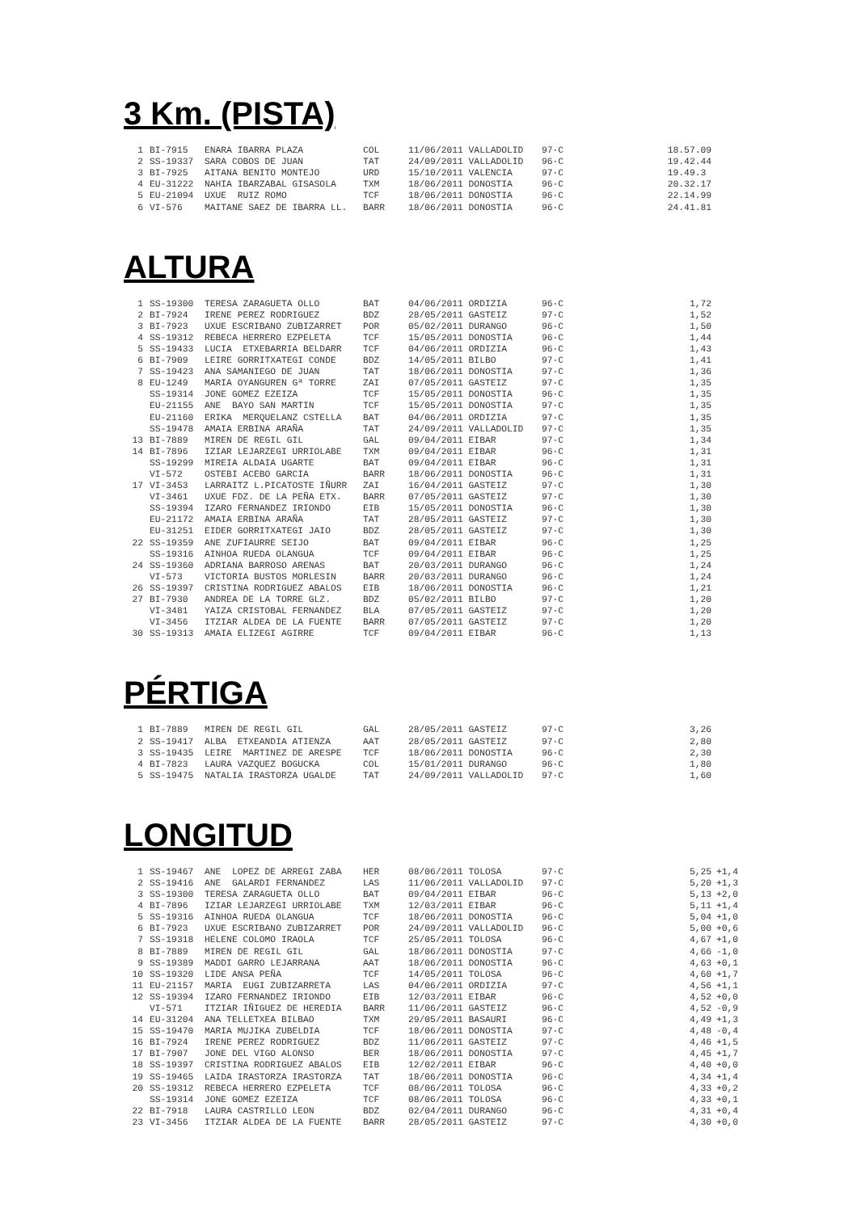3 Km. (PISTA)
| 1 | BI-7915 | ENARA IBARRA PLAZA | COL | 11/06/2011 VALLADOLID | 97·C | 18.57.09 |
| 2 | SS-19337 | SARA COBOS DE JUAN | TAT | 24/09/2011 VALLADOLID | 96·C | 19.42.44 |
| 3 | BI-7925 | AITANA BENITO MONTEJO | URD | 15/10/2011 VALENCIA | 97·C | 19.49.3 |
| 4 | EU-31222 | NAHIA IBARZABAL GISASOLA | TXM | 18/06/2011 DONOSTIA | 96·C | 20.32.17 |
| 5 | EU-21094 | UXUE RUIZ ROMO | TCF | 18/06/2011 DONOSTIA | 96·C | 22.14.99 |
| 6 | VI-576 | MAITANE SAEZ DE IBARRA LL. | BARR | 18/06/2011 DONOSTIA | 96·C | 24.41.81 |
ALTURA
| 1 | SS-19300 | TERESA ZARAGUETA OLLO | BAT | 04/06/2011 ORDIZIA | 96·C | 1,72 |
| 2 | BI-7924 | IRENE PEREZ RODRIGUEZ | BDZ | 28/05/2011 GASTEIZ | 97·C | 1,52 |
| 3 | BI-7923 | UXUE ESCRIBANO ZUBIZARRET | POR | 05/02/2011 DURANGO | 96·C | 1,50 |
| 4 | SS-19312 | REBECA HERRERO EZPELETA | TCF | 15/05/2011 DONOSTIA | 96·C | 1,44 |
| 5 | SS-19433 | LUCIA ETXEBARRIA BELDARR | TCF | 04/06/2011 ORDIZIA | 96·C | 1,43 |
| 6 | BI-7909 | LEIRE GORRITXATEGI CONDE | BDZ | 14/05/2011 BILBO | 97·C | 1,41 |
| 7 | SS-19423 | ANA SAMANIEGO DE JUAN | TAT | 18/06/2011 DONOSTIA | 97·C | 1,36 |
| 8 | EU-1249 | MARIA OYANGUREN Gª TORRE | ZAI | 07/05/2011 GASTEIZ | 97·C | 1,35 |
| | SS-19314 | JONE GOMEZ EZEIZA | TCF | 15/05/2011 DONOSTIA | 96·C | 1,35 |
| | EU-21155 | ANE BAYO SAN MARTIN | TCF | 15/05/2011 DONOSTIA | 97·C | 1,35 |
| | EU-21160 | ERIKA MERQUELANZ CSTELLA | BAT | 04/06/2011 ORDIZIA | 97·C | 1,35 |
| | SS-19478 | AMAIA ERBINA ARAÑA | TAT | 24/09/2011 VALLADOLID | 97·C | 1,35 |
| 13 | BI-7889 | MIREN DE REGIL GIL | GAL | 09/04/2011 EIBAR | 97·C | 1,34 |
| 14 | BI-7896 | IZIAR LEJARZEGI URRIOLABE | TXM | 09/04/2011 EIBAR | 96·C | 1,31 |
| | SS-19299 | MIREIA ALDAIA UGARTE | BAT | 09/04/2011 EIBAR | 96·C | 1,31 |
| | VI-572 | OSTEBI ACEBO GARCIA | BARR | 18/06/2011 DONOSTIA | 96·C | 1,31 |
| 17 | VI-3453 | LARRAITZ L.PICATOSTE IÑURR | ZAI | 16/04/2011 GASTEIZ | 97·C | 1,30 |
| | VI-3461 | UXUE FDZ. DE LA PEÑA ETX. | BARR | 07/05/2011 GASTEIZ | 97·C | 1,30 |
| | SS-19394 | IZARO FERNANDEZ IRIONDO | EIB | 15/05/2011 DONOSTIA | 96·C | 1,30 |
| | EU-21172 | AMAIA ERBINA ARAÑA | TAT | 28/05/2011 GASTEIZ | 97·C | 1,30 |
| | EU-31251 | EIDER GORRITXATEGI JAIO | BDZ | 28/05/2011 GASTEIZ | 97·C | 1,30 |
| 22 | SS-19359 | ANE ZUFIAURRE SEIJO | BAT | 09/04/2011 EIBAR | 96·C | 1,25 |
| | SS-19316 | AINHOA RUEDA OLANGUA | TCF | 09/04/2011 EIBAR | 96·C | 1,25 |
| 24 | SS-19360 | ADRIANA BARROSO ARENAS | BAT | 20/03/2011 DURANGO | 96·C | 1,24 |
| | VI-573 | VICTORIA BUSTOS MORLESIN | BARR | 20/03/2011 DURANGO | 96·C | 1,24 |
| 26 | SS-19397 | CRISTINA RODRIGUEZ ABALOS | EIB | 18/06/2011 DONOSTIA | 96·C | 1,21 |
| 27 | BI-7930 | ANDREA DE LA TORRE GLZ. | BDZ | 05/02/2011 BILBO | 97·C | 1,20 |
| | VI-3481 | YAIZA CRISTOBAL FERNANDEZ | BLA | 07/05/2011 GASTEIZ | 97·C | 1,20 |
| | VI-3456 | ITZIAR ALDEA DE LA FUENTE | BARR | 07/05/2011 GASTEIZ | 97·C | 1,20 |
| 30 | SS-19313 | AMAIA ELIZEGI AGIRRE | TCF | 09/04/2011 EIBAR | 96·C | 1,13 |
PÉRTIGA
| 1 | BI-7889 | MIREN DE REGIL GIL | GAL | 28/05/2011 GASTEIZ | 97·C | 3,26 |
| 2 | SS-19417 | ALBA ETXEANDIA ATIENZA | AAT | 28/05/2011 GASTEIZ | 97·C | 2,80 |
| 3 | SS-19435 | LEIRE MARTINEZ DE ARESPE | TCF | 18/06/2011 DONOSTIA | 96·C | 2,30 |
| 4 | BI-7823 | LAURA VAZQUEZ BOGUCKA | COL | 15/01/2011 DURANGO | 96·C | 1,80 |
| 5 | SS-19475 | NATALIA IRASTORZA UGALDE | TAT | 24/09/2011 VALLADOLID | 97·C | 1,60 |
LONGITUD
| 1 | SS-19467 | ANE LOPEZ DE ARREGI ZABA | HER | 08/06/2011 TOLOSA | 97·C | 5,25 | +1,4 |
| 2 | SS-19416 | ANE GALARDI FERNANDEZ | LAS | 11/06/2011 VALLADOLID | 97·C | 5,20 | +1,3 |
| 3 | SS-19300 | TERESA ZARAGUETA OLLO | BAT | 09/04/2011 EIBAR | 96·C | 5,13 | +2,0 |
| 4 | BI-7896 | IZIAR LEJARZEGI URRIOLABE | TXM | 12/03/2011 EIBAR | 96·C | 5,11 | +1,4 |
| 5 | SS-19316 | AINHOA RUEDA OLANGUA | TCF | 18/06/2011 DONOSTIA | 96·C | 5,04 | +1,0 |
| 6 | BI-7923 | UXUE ESCRIBANO ZUBIZARRET | POR | 24/09/2011 VALLADOLID | 96·C | 5,00 | +0,6 |
| 7 | SS-19318 | HELENE COLOMO IRAOLA | TCF | 25/05/2011 TOLOSA | 96·C | 4,67 | +1,0 |
| 8 | BI-7889 | MIREN DE REGIL GIL | GAL | 18/06/2011 DONOSTIA | 97·C | 4,66 | -1,0 |
| 9 | SS-19389 | MADDI GARRO LEJARRANA | AAT | 18/06/2011 DONOSTIA | 96·C | 4,63 | +0,1 |
| 10 | SS-19320 | LIDE ANSA PEÑA | TCF | 14/05/2011 TOLOSA | 96·C | 4,60 | +1,7 |
| 11 | EU-21157 | MARIA EUGI ZUBIZARRETA | LAS | 04/06/2011 ORDIZIA | 97·C | 4,56 | +1,1 |
| 12 | SS-19394 | IZARO FERNANDEZ IRIONDO | EIB | 12/03/2011 EIBAR | 96·C | 4,52 | +0,0 |
| | VI-571 | ITZIAR IÑIGUEZ DE HEREDIA | BARR | 11/06/2011 GASTEIZ | 96·C | 4,52 | -0,9 |
| 14 | EU-31204 | ANA TELLETXEA BILBAO | TXM | 29/05/2011 BASAURI | 96·C | 4,49 | +1,3 |
| 15 | SS-19470 | MARIA MUJIKA ZUBELDIA | TCF | 18/06/2011 DONOSTIA | 97·C | 4,48 | -0,4 |
| 16 | BI-7924 | IRENE PEREZ RODRIGUEZ | BDZ | 11/06/2011 GASTEIZ | 97·C | 4,46 | +1,5 |
| 17 | BI-7907 | JONE DEL VIGO ALONSO | BER | 18/06/2011 DONOSTIA | 97·C | 4,45 | +1,7 |
| 18 | SS-19397 | CRISTINA RODRIGUEZ ABALOS | EIB | 12/02/2011 EIBAR | 96·C | 4,40 | +0,0 |
| 19 | SS-19465 | LAIDA IRASTORZA IRASTORZA | TAT | 18/06/2011 DONOSTIA | 96·C | 4,34 | +1,4 |
| 20 | SS-19312 | REBECA HERRERO EZPELETA | TCF | 08/06/2011 TOLOSA | 96·C | 4,33 | +0,2 |
| | SS-19314 | JONE GOMEZ EZEIZA | TCF | 08/06/2011 TOLOSA | 96·C | 4,33 | +0,1 |
| 22 | BI-7918 | LAURA CASTRILLO LEON | BDZ | 02/04/2011 DURANGO | 96·C | 4,31 | +0,4 |
| 23 | VI-3456 | ITZIAR ALDEA DE LA FUENTE | BARR | 28/05/2011 GASTEIZ | 97·C | 4,30 | +0,0 |